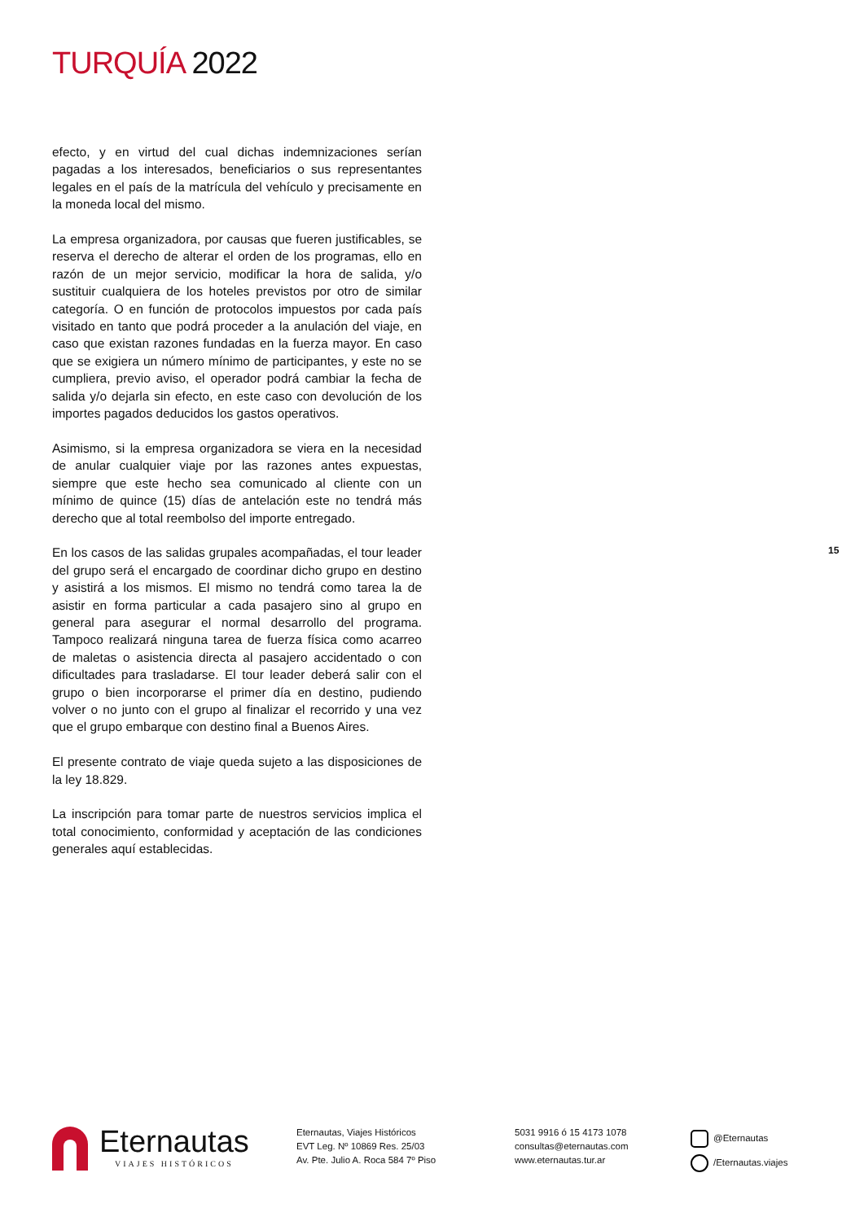TURQUÍA 2022
efecto, y en virtud del cual dichas indemnizaciones serían pagadas a los interesados, beneficiarios o sus representantes legales en el país de la matrícula del vehículo y precisamente en la moneda local del mismo.
La empresa organizadora, por causas que fueren justificables, se reserva el derecho de alterar el orden de los programas, ello en razón de un mejor servicio, modificar la hora de salida, y/o sustituir cualquiera de los hoteles previstos por otro de similar categoría. O en función de protocolos impuestos por cada país visitado en tanto que podrá proceder a la anulación del viaje, en caso que existan razones fundadas en la fuerza mayor. En caso que se exigiera un número mínimo de participantes, y este no se cumpliera, previo aviso, el operador podrá cambiar la fecha de salida y/o dejarla sin efecto, en este caso con devolución de los importes pagados deducidos los gastos operativos.
Asimismo, si la empresa organizadora se viera en la necesidad de anular cualquier viaje por las razones antes expuestas, siempre que este hecho sea comunicado al cliente con un mínimo de quince (15) días de antelación este no tendrá más derecho que al total reembolso del importe entregado.
En los casos de las salidas grupales acompañadas, el tour leader del grupo será el encargado de coordinar dicho grupo en destino y asistirá a los mismos. El mismo no tendrá como tarea la de asistir en forma particular a cada pasajero sino al grupo en general para asegurar el normal desarrollo del programa. Tampoco realizará ninguna tarea de fuerza física como acarreo de maletas o asistencia directa al pasajero accidentado o con dificultades para trasladarse. El tour leader deberá salir con el grupo o bien incorporarse el primer día en destino, pudiendo volver o no junto con el grupo al finalizar el recorrido y una vez que el grupo embarque con destino final a Buenos Aires.
El presente contrato de viaje queda sujeto a las disposiciones de la ley 18.829.
La inscripción para tomar parte de nuestros servicios implica el total conocimiento, conformidad y aceptación de las condiciones generales aquí establecidas.
15
Eternautas
VIAJES HISTÓRICOS
Eternautas, Viajes Históricos
EVT Leg. Nº 10869 Res. 25/03
Av. Pte. Julio A. Roca 584 7º Piso
5031 9916 ó 15 4173 1078
consultas@eternautas.com
www.eternautas.tur.ar
@Eternautas
/Eternautas.viajes